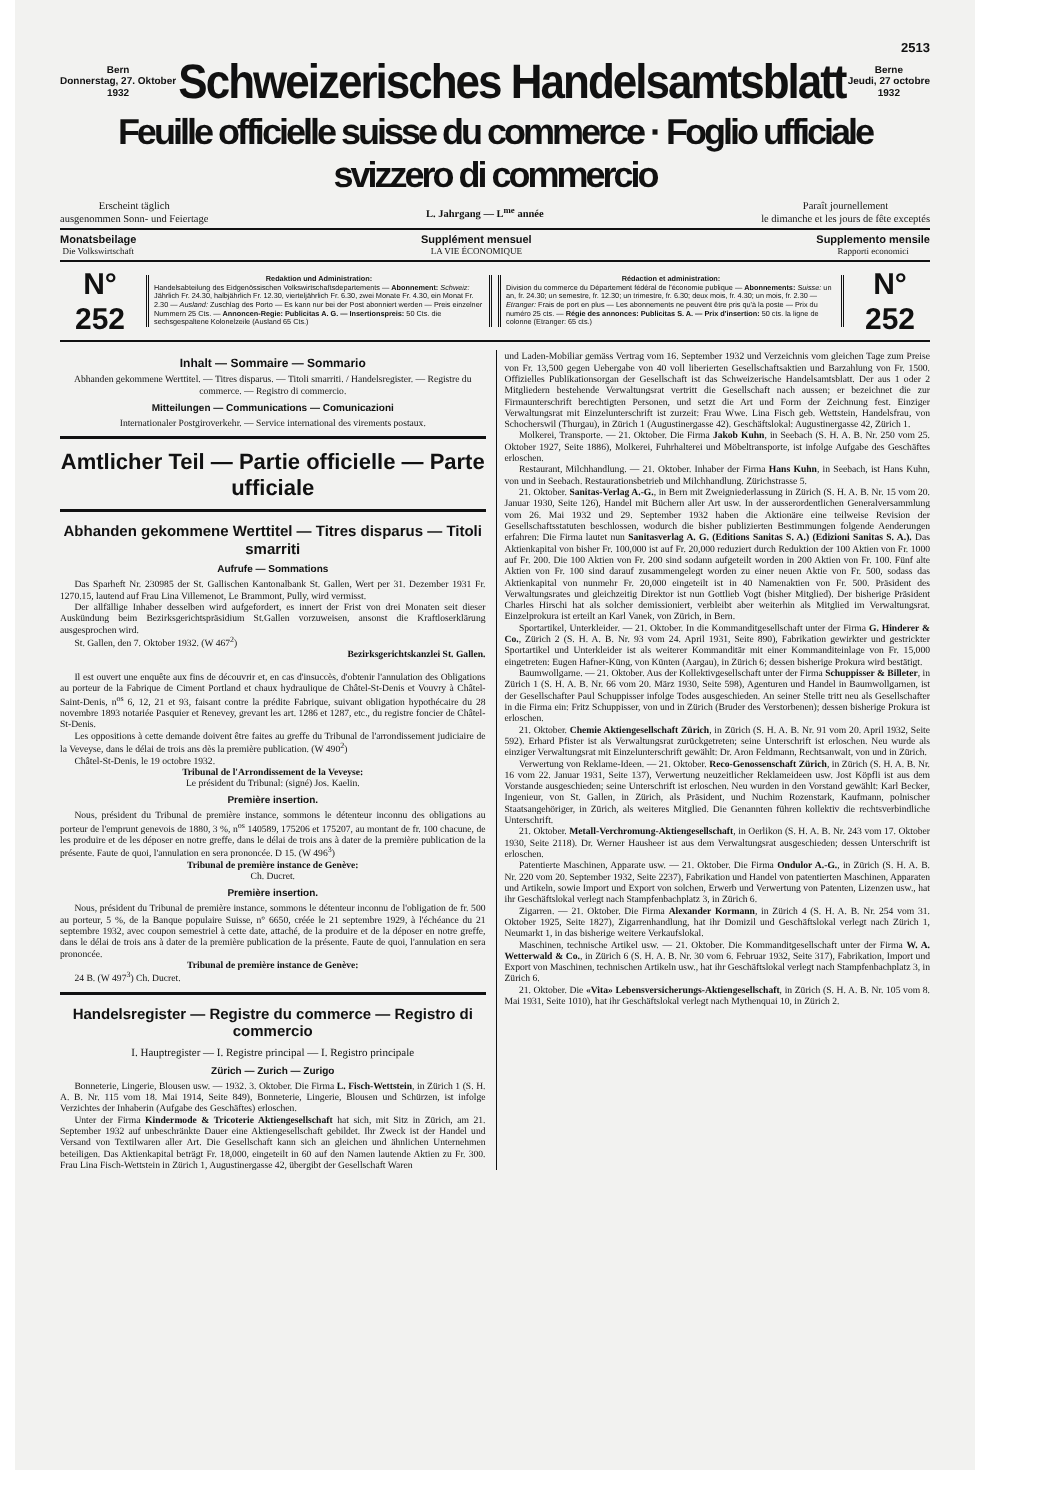2513
Bern
Donnerstag, 27. Oktober
1932
Schweizerisches Handelsamtsblatt
Berne
Jeudi, 27 octobre
1932
Feuille officielle suisse du commerce · Foglio ufficiale svizzero di commercio
Erscheint täglich
ausgenommen Sonn- und Feiertage
L. Jahrgang — L<sup>me</sup> année
Paraît journellement
le dimanche et les jours de fête exceptés
Monatsbeilage
Die Volkswirtschaft
Supplément mensuel
LA VIE ÉCONOMIQUE
Supplemento mensile
Rapporti economici
N° 252
Redaktion und Administration:
Handelsabteilung des Eidgenössischen Volkswirtschaftsdepartements — Abonnement: Schweiz: Jährlich Fr. 24.30, halbjährlich Fr. 12.30, vierteljährlich Fr. 6.30, zwei Monate Fr. 4.30, ein Monat Fr. 2.30 — Ausland: Zuschlag des Porto — Es kann nur bei der Post abonniert werden — Preis einzelner Nummern 25 Cts. — Annoncen-Regie: Publicitas A. G. — Insertionspreis: 50 Cts. die sechsgespaltene Kolonelzeile (Ausland 65 Cts.)
Rédaction et administration:
Division du commerce du Département fédéral de l'économie publique — Abonnements: Suisse: un an, fr. 24.30; un semestre, fr. 12.30; un trimestre, fr. 6.30; deux mois, fr. 4.30; un mois, fr. 2.30 — Etranger: Frais de port en plus — Les abonnements ne peuvent être pris qu'à la poste — Prix du numéro 25 cts. — Régie des annonces: Publicitas S. A. — Prix d'insertion: 50 cts. la ligne de colonne (Etranger: 65 cts.)
N° 252
Inhalt — Sommaire — Sommario
Abhanden gekommene Werttitel. — Titres disparus. — Titoli smarriti. / Handelsregister. — Registre du commerce. — Registro di commercio.
Mitteilungen — Communications — Comunicazioni
Internationaler Postgiroverkehr. — Service international des virements postaux.
Amtlicher Teil — Partie officielle — Parte ufficiale
Abhanden gekommene Werttitel — Titres disparus — Titoli smarriti
Aufrufe — Sommations
Das Sparheft Nr. 230985 der St. Gallischen Kantonalbank St. Gallen, Wert per 31. Dezember 1931 Fr. 1270.15, lautend auf Frau Lina Villemenot, Le Brammont, Pully, wird vermisst.
Der allfällige Inhaber desselben wird aufgefordert, es innert der Frist von drei Monaten seit dieser Auskündung beim Bezirksgerichtspräsidium St.Gallen vorzuweisen, ansonst die Kraftloserklärung ausgesprochen wird.
St. Gallen, den 7. Oktober 1932. (W 467<sup>2</sup>)
Bezirksgerichtskanzlei St. Gallen.
Il est ouvert une enquête aux fins de découvrir et, en cas d'insuccès, d'obtenir l'annulation des Obligations au porteur de la Fabrique de Ciment Portland et chaux hydraulique de Châtel-St-Denis et Vouvry à Châtel-Saint-Denis, n<sup>os</sup> 6, 12, 21 et 93, faisant contre la prédite Fabrique, suivant obligation hypothécaire du 28 novembre 1893 notariée Pasquier et Renevey, grevant les art. 1286 et 1287, etc., du registre foncier de Châtel-St-Denis.
Les oppositions à cette demande doivent être faites au greffe du Tribunal de l'arrondissement judiciaire de la Veveyse, dans le délai de trois ans dès la première publication. (W 490<sup>2</sup>)
Châtel-St-Denis, le 19 octobre 1932.
Tribunal de l'Arrondissement de la Veveyse:
Le président du Tribunal: (signé) Jos. Kaelin.
Première insertion.
Nous, président du Tribunal de première instance, sommons le détenteur inconnu des obligations au porteur de l'emprunt genevois de 1880, 3 %, n<sup>os</sup> 140589, 175206 et 175207, au montant de fr. 100 chacune, de les produire et de les déposer en notre greffe, dans le délai de trois ans à dater de la première publication de la présente. Faute de quoi, l'annulation en sera prononcée. D 15. (W 496<sup>3</sup>)
Tribunal de première instance de Genève:
Ch. Ducret.
Première insertion.
Nous, président du Tribunal de première instance, sommons le détenteur inconnu de l'obligation de fr. 500 au porteur, 5 %, de la Banque populaire Suisse, n° 6650, créée le 21 septembre 1929, à l'échéance du 21 septembre 1932, avec coupon semestriel à cette date, attaché, de la produire et de la déposer en notre greffe, dans le délai de trois ans à dater de la première publication de la présente. Faute de quoi, l'annulation en sera prononcée.
Tribunal de première instance de Genève:
24 B. (W 497<sup>3</sup>) Ch. Ducret.
Handelsregister — Registre du commerce — Registro di commercio
I. Hauptregister — I. Registre principal — I. Registro principale
Zürich — Zurich — Zurigo
Bonneterie, Lingerie, Blousen usw. — 1932. 3. Oktober. Die Firma L. Fisch-Wettstein, in Zürich 1 (S. H. A. B. Nr. 115 vom 18. Mai 1914, Seite 849), Bonneterie, Lingerie, Blousen und Schürzen, ist infolge Verzichtes der Inhaberin (Aufgabe des Geschäftes) erloschen.
Unter der Firma Kindermode & Tricoterie Aktiengesellschaft hat sich, mit Sitz in Zürich, am 21. September 1932 auf unbeschränkte Dauer eine Aktiengesellschaft gebildet. Ihr Zweck ist der Handel und Versand von Textilwaren aller Art. Die Gesellschaft kann sich an gleichen und ähnlichen Unternehmen beteiligen. Das Aktienkapital beträgt Fr. 18,000, eingeteilt in 60 auf den Namen lautende Aktien zu Fr. 300. Frau Lina Fisch-Wettstein in Zürich 1, Augustinergasse 42, übergibt der Gesellschaft Waren
und Laden-Mobiliar gemäss Vertrag vom 16. September 1932 und Verzeichnis vom gleichen Tage zum Preise von Fr. 13,500 gegen Uebergabe von 40 voll liberierten Gesellschaftsaktien und Barzahlung von Fr. 1500. Offizielles Publikationsorgan der Gesellschaft ist das Schweizerische Handelsamtsblatt. Der aus 1 oder 2 Mitgliedern bestehende Verwaltungsrat vertritt die Gesellschaft nach aussen; er bezeichnet die zur Firmaunterschrift berechtigten Personen, und setzt die Art und Form der Zeichnung fest. Einziger Verwaltungsrat mit Einzelunterschrift ist zurzeit: Frau Wwe. Lina Fisch geb. Wettstein, Handelsfrau, von Schocherswil (Thurgau), in Zürich 1 (Augustinergasse 42). Geschäftslokal: Augustinergasse 42, Zürich 1.
Molkerei, Transporte. — 21. Oktober. Die Firma Jakob Kuhn, in Seebach (S. H. A. B. Nr. 250 vom 25. Oktober 1927, Seite 1886), Molkerei, Fuhrhalterei und Möbeltransporte, ist infolge Aufgabe des Geschäftes erloschen.
Restaurant, Milchhandlung. — 21. Oktober. Inhaber der Firma Hans Kuhn, in Seebach, ist Hans Kuhn, von und in Seebach. Restaurationsbetrieb und Milchhandlung. Zürichstrasse 5.
21. Oktober. Sanitas-Verlag A.-G., in Bern mit Zweigniederlassung in Zürich (S. H. A. B. Nr. 15 vom 20. Januar 1930, Seite 126), Handel mit Büchern aller Art usw. In der ausserordentlichen Generalversammlung vom 26. Mai 1932 und 29. September 1932 haben die Aktionäre eine teilweise Revision der Gesellschaftsstatuten beschlossen, wodurch die bisher publizierten Bestimmungen folgende Aenderungen erfahren: Die Firma lautet nun Sanitasverlag A. G. (Editions Sanitas S. A.) (Edizioni Sanitas S. A.). Das Aktienkapital von bisher Fr. 100,000 ist auf Fr. 20,000 reduziert durch Reduktion der 100 Aktien von Fr. 1000 auf Fr. 200. Die 100 Aktien von Fr. 200 sind sodann aufgeteilt worden in 200 Aktien von Fr. 100. Fünf alte Aktien von Fr. 100 sind darauf zusammengelegt worden zu einer neuen Aktie von Fr. 500, sodass das Aktienkapital von nunmehr Fr. 20,000 eingeteilt ist in 40 Namenaktien von Fr. 500. Präsident des Verwaltungsrates und gleichzeitig Direktor ist nun Gottlieb Vogt (bisher Mitglied). Der bisherige Präsident Charles Hirschi hat als solcher demissioniert, verbleibt aber weiterhin als Mitglied im Verwaltungsrat. Einzelprokura ist erteilt an Karl Vanek, von Zürich, in Bern.
Sportartikel, Unterkleider. — 21. Oktober. In die Kommanditgesellschaft unter der Firma G. Hinderer & Co., Zürich 2 (S. H. A. B. Nr. 93 vom 24. April 1931, Seite 890), Fabrikation gewirkter und gestrickter Sportartikel und Unterkleider ist als weiterer Kommanditär mit einer Kommanditeinlage von Fr. 15,000 eingetreten: Eugen Hafner-Küng, von Künten (Aargau), in Zürich 6; dessen bisherige Prokura wird bestätigt.
Baumwollgarne. — 21. Oktober. Aus der Kollektivgesellschaft unter der Firma Schuppisser & Billeter, in Zürich 1 (S. H. A. B. Nr. 66 vom 20. März 1930, Seite 598), Agenturen und Handel in Baumwollgarnen, ist der Gesellschafter Paul Schuppisser infolge Todes ausgeschieden. An seiner Stelle tritt neu als Gesellschafter in die Firma ein: Fritz Schuppisser, von und in Zürich (Bruder des Verstorbenen); dessen bisherige Prokura ist erloschen.
21. Oktober. Chemie Aktiengesellschaft Zürich, in Zürich (S. H. A. B. Nr. 91 vom 20. April 1932, Seite 592). Erhard Pfister ist als Verwaltungsrat zurückgetreten; seine Unterschrift ist erloschen. Neu wurde als einziger Verwaltungsrat mit Einzelunterschrift gewählt: Dr. Aron Feldmann, Rechtsanwalt, von und in Zürich.
Verwertung von Reklame-Ideen. — 21. Oktober. Reco-Genossenschaft Zürich, in Zürich (S. H. A. B. Nr. 16 vom 22. Januar 1931, Seite 137), Verwertung neuzeitlicher Reklameideen usw. Jost Köpfli ist aus dem Vorstande ausgeschieden; seine Unterschrift ist erloschen. Neu wurden in den Vorstand gewählt: Karl Becker, Ingenieur, von St. Gallen, in Zürich, als Präsident, und Nuchim Rozenstark, Kaufmann, polnischer Staatsangehöriger, in Zürich, als weiteres Mitglied. Die Genannten führen kollektiv die rechtsverbindliche Unterschrift.
21. Oktober. Metall-Verchromung-Aktiengesellschaft, in Oerlikon (S. H. A. B. Nr. 243 vom 17. Oktober 1930, Seite 2118). Dr. Werner Hausheer ist aus dem Verwaltungsrat ausgeschieden; dessen Unterschrift ist erloschen.
Patentierte Maschinen, Apparate usw. — 21. Oktober. Die Firma Ondulor A.-G., in Zürich (S. H. A. B. Nr. 220 vom 20. September 1932, Seite 2237), Fabrikation und Handel von patentierten Maschinen, Apparaten und Artikeln, sowie Import und Export von solchen, Erwerb und Verwertung von Patenten, Lizenzen usw., hat ihr Geschäftslokal verlegt nach Stampfenbachplatz 3, in Zürich 6.
Zigarren. — 21. Oktober. Die Firma Alexander Kormann, in Zürich 4 (S. H. A. B. Nr. 254 vom 31. Oktober 1925, Seite 1827), Zigarrenhandlung, hat ihr Domizil und Geschäftslokal verlegt nach Zürich 1, Neumarkt 1, in das bisherige weitere Verkaufslokal.
Maschinen, technische Artikel usw. — 21. Oktober. Die Kommanditgesellschaft unter der Firma W. A. Wetterwald & Co., in Zürich 6 (S. H. A. B. Nr. 30 vom 6. Februar 1932, Seite 317), Fabrikation, Import und Export von Maschinen, technischen Artikeln usw., hat ihr Geschäftslokal verlegt nach Stampfenbachplatz 3, in Zürich 6.
21. Oktober. Die «Vita» Lebensversicherungs-Aktiengesellschaft, in Zürich (S. H. A. B. Nr. 105 vom 8. Mai 1931, Seite 1010), hat ihr Geschäftslokal verlegt nach Mythenquai 10, in Zürich 2.